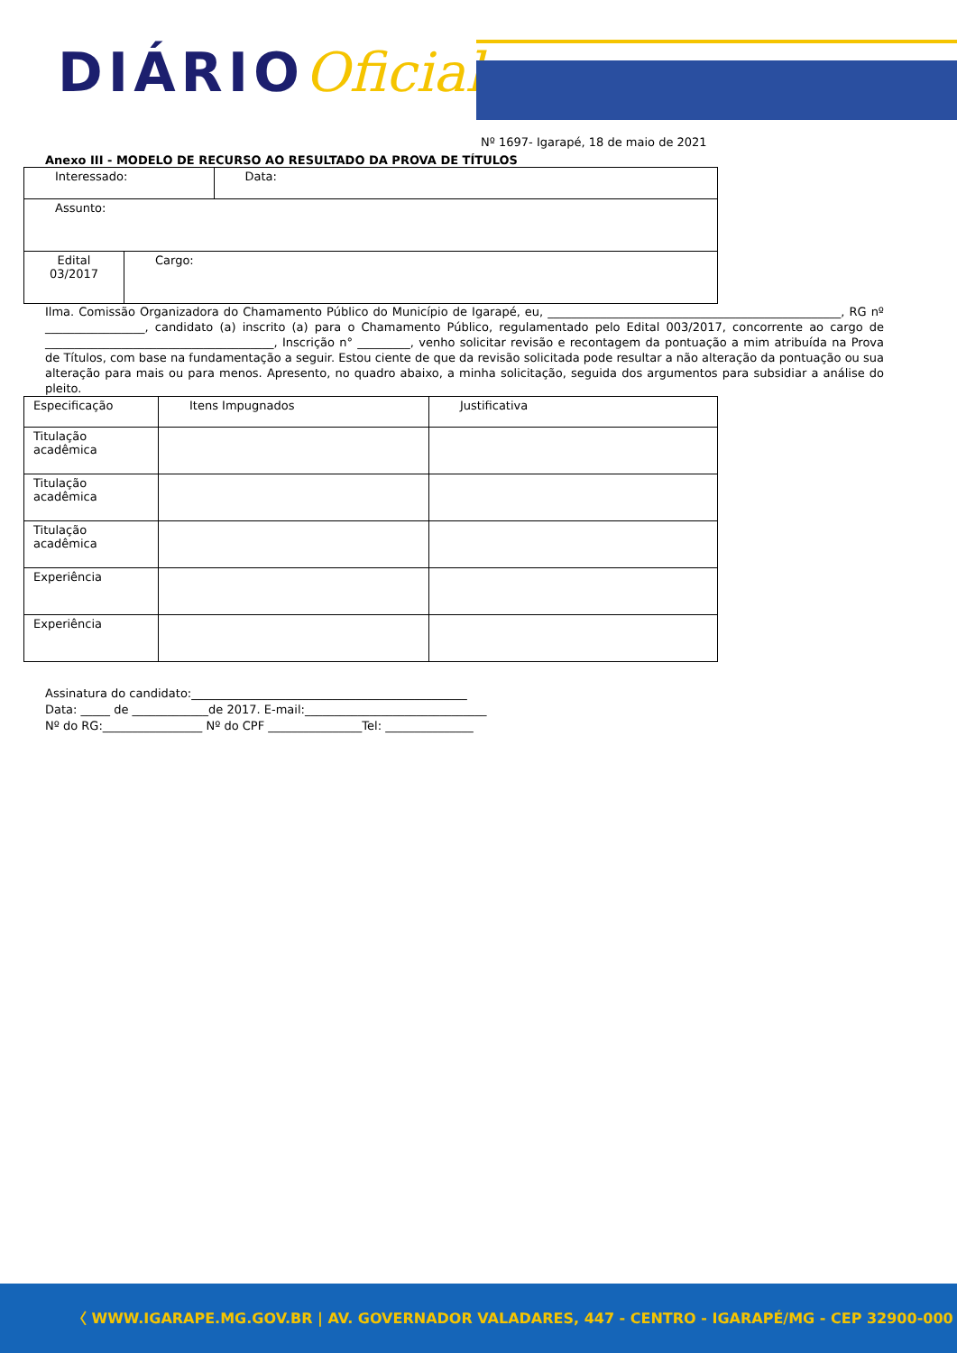DIÁRIOOficial
Nº 1697- Igarapé, 18 de maio de 2021
Anexo III - MODELO DE RECURSO AO RESULTADO DA PROVA DE TÍTULOS
| Interessado: | | Data: |
| Assunto: | | |
| Edital 03/2017 | Cargo: | |
Ilma. Comissão Organizadora do Chamamento Público do Município de Igarapé, eu, __________________________________________________, RG nº _________________, candidato (a) inscrito (a) para o Chamamento Público, regulamentado pelo Edital 003/2017, concorrente ao cargo de _______________________________________, Inscrição n° _________, venho solicitar revisão e recontagem da pontuação a mim atribuída na Prova de Títulos, com base na fundamentação a seguir. Estou ciente de que da revisão solicitada pode resultar a não alteração da pontuação ou sua alteração para mais ou para menos. Apresento, no quadro abaixo, a minha solicitação, seguida dos argumentos para subsidiar a análise do pleito.
| Especificação | Itens Impugnados | Justificativa |
| Titulação acadêmica | | |
| Titulação acadêmica | | |
| Titulação acadêmica | | |
| Experiência | | |
| Experiência | | |
Assinatura do candidato:_______________________________________________
Data: _____ de _____________de 2017. E-mail:_______________________________
Nº do RG:_________________ Nº do CPF ________________Tel: _______________
〈 WWW.IGARAPE.MG.GOV.BR | AV. GOVERNADOR VALADARES, 447 - CENTRO - IGARAPÉ/MG - CEP 32900-000